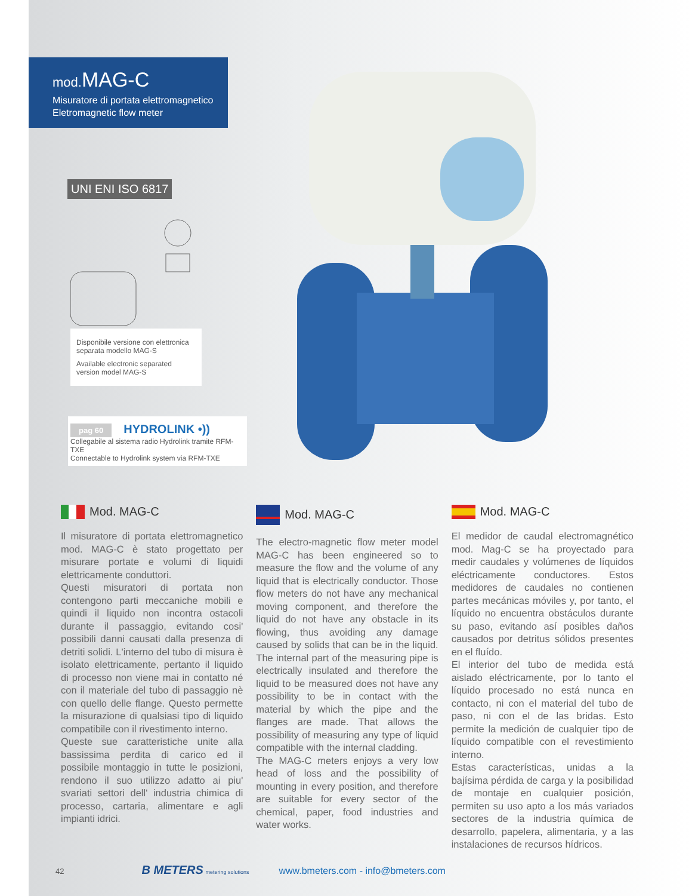mod. MAG-C
Misuratore di portata elettromagnetico
Eletromagnetic flow meter
UNI ENI ISO 6817
Disponibile versione con elettronica separata modello MAG-S
Available electronic separated version model MAG-S
pag 60 HYDROLINK •))
Collegabile al sistema radio Hydrolink tramite RFM-TXE
Connectable to Hydrolink system via RFM-TXE
Mod. MAG-C
Il misuratore di portata elettromagnetico mod. MAG-C è stato progettato per misurare portate e volumi di liquidi elettricamente conduttori.
Questi misuratori di portata non contengono parti meccaniche mobili e quindi il liquido non incontra ostacoli durante il passaggio, evitando cosi' possibili danni causati dalla presenza di detriti solidi. L'interno del tubo di misura è isolato elettricamente, pertanto il liquido di processo non viene mai in contatto né con il materiale del tubo di passaggio nè con quello delle flange. Questo permette la misurazione di qualsiasi tipo di liquido compatibile con il rivestimento interno.
Queste sue caratteristiche unite alla bassissima perdita di carico ed il possibile montaggio in tutte le posizioni, rendono il suo utilizzo adatto ai piu' svariati settori dell' industria chimica di processo, cartaria, alimentare e agli impianti idrici.
Mod. MAG-C
The electro-magnetic flow meter model MAG-C has been engineered so to measure the flow and the volume of any liquid that is electrically conductor. Those flow meters do not have any mechanical moving component, and therefore the liquid do not have any obstacle in its flowing, thus avoiding any damage caused by solids that can be in the liquid. The internal part of the measuring pipe is electrically insulated and therefore the liquid to be measured does not have any possibility to be in contact with the material by which the pipe and the flanges are made. That allows the possibility of measuring any type of liquid compatible with the internal cladding.
The MAG-C meters enjoys a very low head of loss and the possibility of mounting in every position, and therefore are suitable for every sector of the chemical, paper, food industries and water works.
Mod. MAG-C
El medidor de caudal electromagnético mod. Mag-C se ha proyectado para medir caudales y volúmenes de líquidos eléctricamente conductores. Estos medidores de caudales no contienen partes mecánicas móviles y, por tanto, el líquido no encuentra obstáculos durante su paso, evitando así posibles daños causados por detritus sólidos presentes en el fluído.
El interior del tubo de medida está aislado eléctricamente, por lo tanto el líquido procesado no está nunca en contacto, ni con el material del tubo de paso, ni con el de las bridas. Esto permite la medición de cualquier tipo de líquido compatible con el revestimiento interno.
Estas características, unidas a la bajísima pérdida de carga y la posibilidad de montaje en cualquier posición, permiten su uso apto a los más variados sectores de la industria química de desarrollo, papelera, alimentaria, y a las instalaciones de recursos hídricos.
42 B METERS metering solutions www.bmeters.com - info@bmeters.com